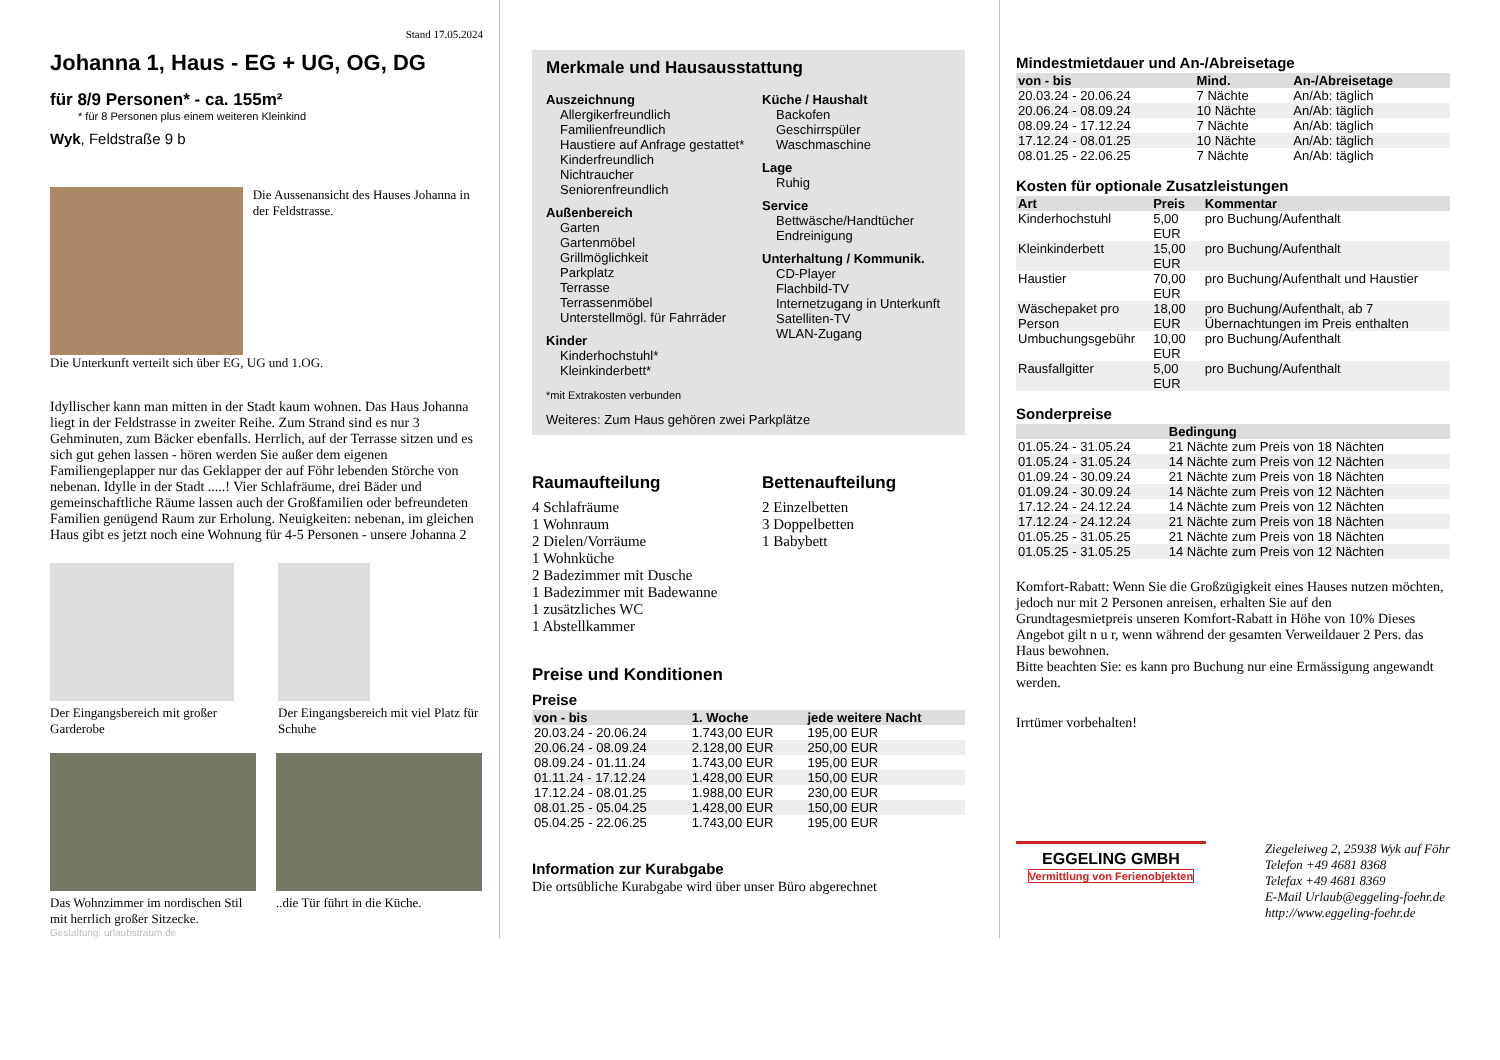Stand 17.05.2024
Johanna 1, Haus - EG + UG, OG, DG
für 8/9 Personen* - ca. 155m²
* für 8 Personen plus einem weiteren Kleinkind
Wyk, Feldstraße 9 b
Die Aussenansicht des Hauses Johanna in der Feldstrasse.
Die Unterkunft verteilt sich über EG, UG und 1.OG.
Idyllischer kann man mitten in der Stadt kaum wohnen. Das Haus Johanna liegt in der Feldstrasse in zweiter Reihe. Zum Strand sind es nur 3 Gehminuten, zum Bäcker ebenfalls. Herrlich, auf der Terrasse sitzen und es sich gut gehen lassen - hören werden Sie außer dem eigenen Familiengeplapper nur das Geklapper der auf Föhr lebenden Störche von nebenan. Idylle in der Stadt .....! Vier Schlafräume, drei Bäder und gemeinschaftliche Räume lassen auch der Großfamilien oder befreundeten Familien genügend Raum zur Erholung. Neuigkeiten: nebenan, im gleichen Haus gibt es jetzt noch eine Wohnung für 4-5 Personen - unsere Johanna 2
Der Eingangsbereich mit großer Garderobe
Der Eingangsbereich mit viel Platz für Schuhe
Das Wohnzimmer im nordischen Stil mit herrlich großer Sitzecke.
..die Tür führt in die Küche.
Gestaltung: urlaubstraum.de
Merkmale und Hausausstattung
Auszeichnung
Allergikerfreundlich
Familienfreundlich
Haustiere auf Anfrage gestattet*
Kinderfreundlich
Nichtraucher
Seniorenfreundlich
Außenbereich
Garten
Gartenmöbel
Grillmöglichkeit
Parkplatz
Terrasse
Terrassenmöbel
Unterstellmögl. für Fahrräder
Kinder
Kinderhochstuhl*
Kleinkinderbett*
Küche / Haushalt
Backofen
Geschirrspüler
Waschmaschine
Lage
Ruhig
Service
Bettwäsche/Handtücher
Endreinigung
Unterhaltung / Kommunik.
CD-Player
Flachbild-TV
Internetzugang in Unterkunft
Satelliten-TV
WLAN-Zugang
*mit Extrakosten verbunden
Weiteres: Zum Haus gehören zwei Parkplätze
Raumaufteilung
4 Schlafräume
1 Wohnraum
2 Dielen/Vorräume
1 Wohnküche
2 Badezimmer mit Dusche
1 Badezimmer mit Badewanne
1 zusätzliches WC
1 Abstellkammer
Bettenaufteilung
2 Einzelbetten
3 Doppelbetten
1 Babybett
Preise und Konditionen
Preise
| von - bis | 1. Woche | jede weitere Nacht |
| --- | --- | --- |
| 20.03.24 - 20.06.24 | 1.743,00 EUR | 195,00 EUR |
| 20.06.24 - 08.09.24 | 2.128,00 EUR | 250,00 EUR |
| 08.09.24 - 01.11.24 | 1.743,00 EUR | 195,00 EUR |
| 01.11.24 - 17.12.24 | 1.428,00 EUR | 150,00 EUR |
| 17.12.24 - 08.01.25 | 1.988,00 EUR | 230,00 EUR |
| 08.01.25 - 05.04.25 | 1.428,00 EUR | 150,00 EUR |
| 05.04.25 - 22.06.25 | 1.743,00 EUR | 195,00 EUR |
Information zur Kurabgabe
Die ortsübliche Kurabgabe wird über unser Büro abgerechnet
Mindestmietdauer und An-/Abreisetage
| von - bis | Mind. | An-/Abreisetage |
| --- | --- | --- |
| 20.03.24 - 20.06.24 | 7 Nächte | An/Ab: täglich |
| 20.06.24 - 08.09.24 | 10 Nächte | An/Ab: täglich |
| 08.09.24 - 17.12.24 | 7 Nächte | An/Ab: täglich |
| 17.12.24 - 08.01.25 | 10 Nächte | An/Ab: täglich |
| 08.01.25 - 22.06.25 | 7 Nächte | An/Ab: täglich |
Kosten für optionale Zusatzleistungen
| Art | Preis | Kommentar |
| --- | --- | --- |
| Kinderhochstuhl | 5,00 EUR | pro Buchung/Aufenthalt |
| Kleinkinderbett | 15,00 EUR | pro Buchung/Aufenthalt |
| Haustier | 70,00 EUR | pro Buchung/Aufenthalt und Haustier |
| Wäschepaket pro Person | 18,00 EUR | pro Buchung/Aufenthalt, ab 7 Übernachtungen im Preis enthalten |
| Umbuchungsgebühr | 10,00 EUR | pro Buchung/Aufenthalt |
| Rausfallgitter | 5,00 EUR | pro Buchung/Aufenthalt |
Sonderpreise
| | Bedingung |
| --- | --- |
| 01.05.24 - 31.05.24 | 21 Nächte zum Preis von 18 Nächten |
| 01.05.24 - 31.05.24 | 14 Nächte zum Preis von 12 Nächten |
| 01.09.24 - 30.09.24 | 21 Nächte zum Preis von 18 Nächten |
| 01.09.24 - 30.09.24 | 14 Nächte zum Preis von 12 Nächten |
| 17.12.24 - 24.12.24 | 14 Nächte zum Preis von 12 Nächten |
| 17.12.24 - 24.12.24 | 21 Nächte zum Preis von 18 Nächten |
| 01.05.25 - 31.05.25 | 21 Nächte zum Preis von 18 Nächten |
| 01.05.25 - 31.05.25 | 14 Nächte zum Preis von 12 Nächten |
Komfort-Rabatt: Wenn Sie die Großzügigkeit eines Hauses nutzen möchten, jedoch nur mit 2 Personen anreisen, erhalten Sie auf den Grundtagesmietpreis unseren Komfort-Rabatt in Höhe von 10% Dieses Angebot gilt n u r, wenn während der gesamten Verweildauer 2 Pers. das Haus bewohnen.
Bitte beachten Sie: es kann pro Buchung nur eine Ermässigung angewandt werden.
Irrtümer vorbehalten!
EGGELING GMBH
Vermittlung von Ferienobjekten
Ziegeleiweg 2, 25938 Wyk auf Föhr
Telefon +49 4681 8368
Telefax +49 4681 8369
E-Mail Urlaub@eggeling-foehr.de
http://www.eggeling-foehr.de